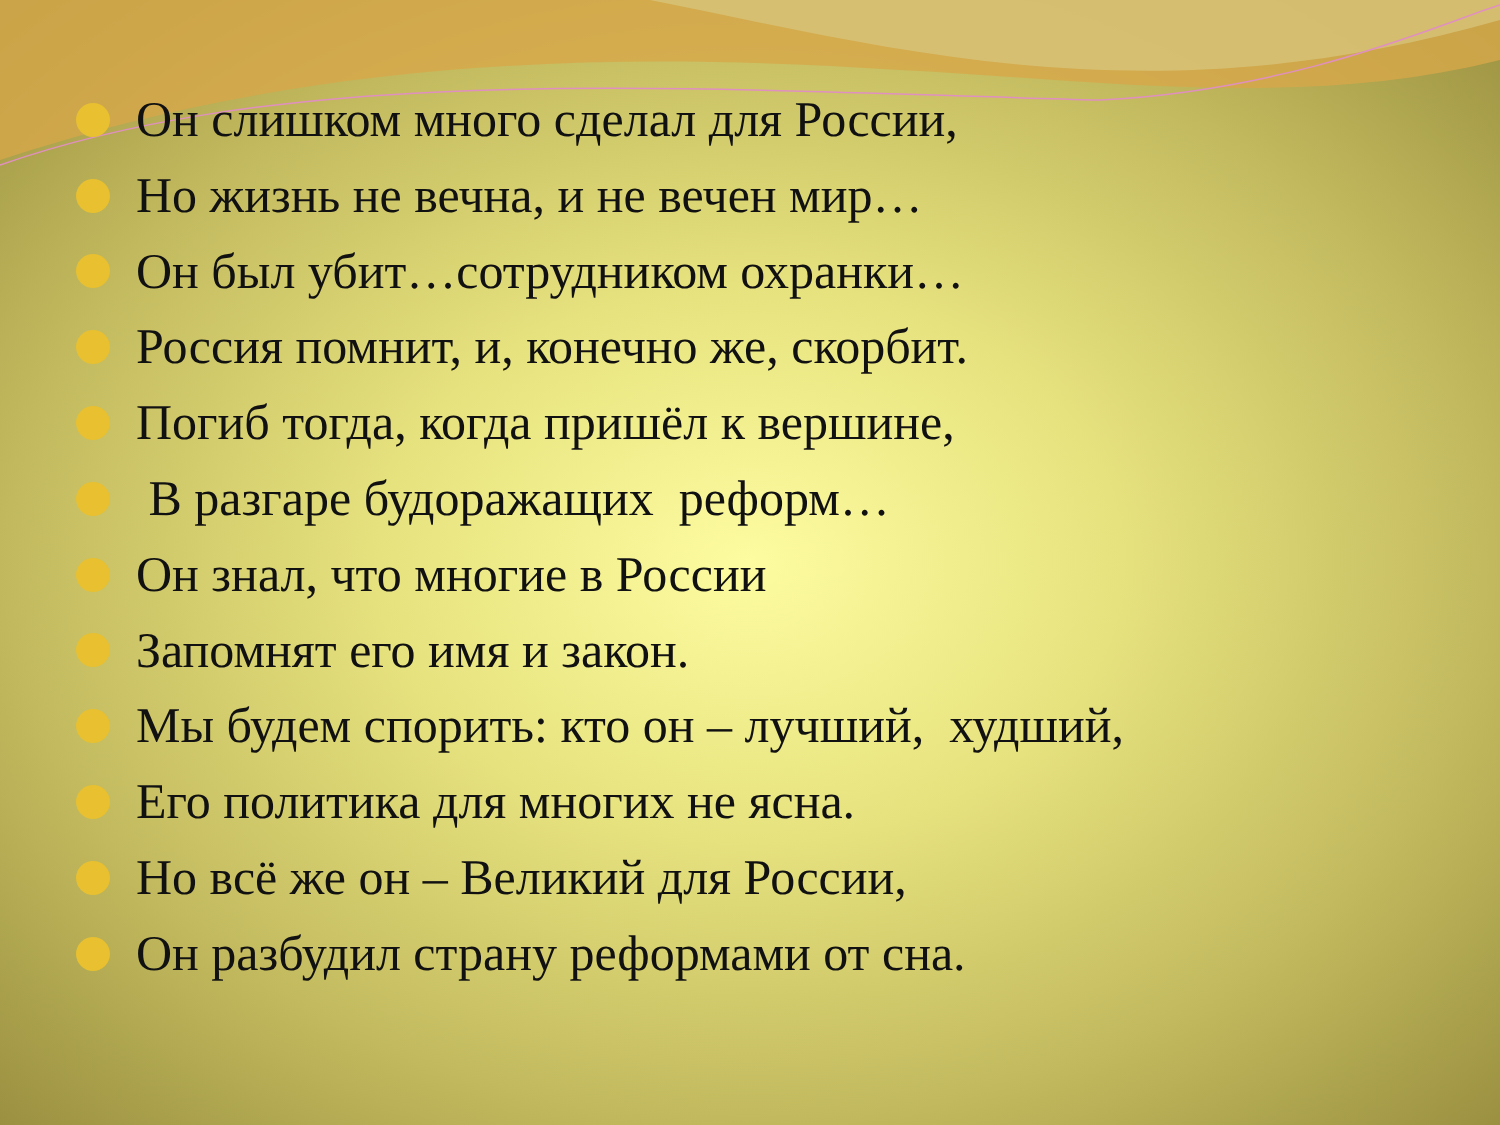Он слишком много сделал для России,
Но жизнь не вечна, и не вечен мир…
Он был убит…сотрудником охранки…
Россия помнит, и, конечно же, скорбит.
Погиб тогда, когда пришёл к вершине,
В разгаре будоражащих реформ…
Он знал, что многие в России
Запомнят его имя и закон.
Мы будем спорить: кто он – лучший, худший,
Его политика для многих не ясна.
Но всё же он – Великий для России,
Он разбудил страну реформами от сна.